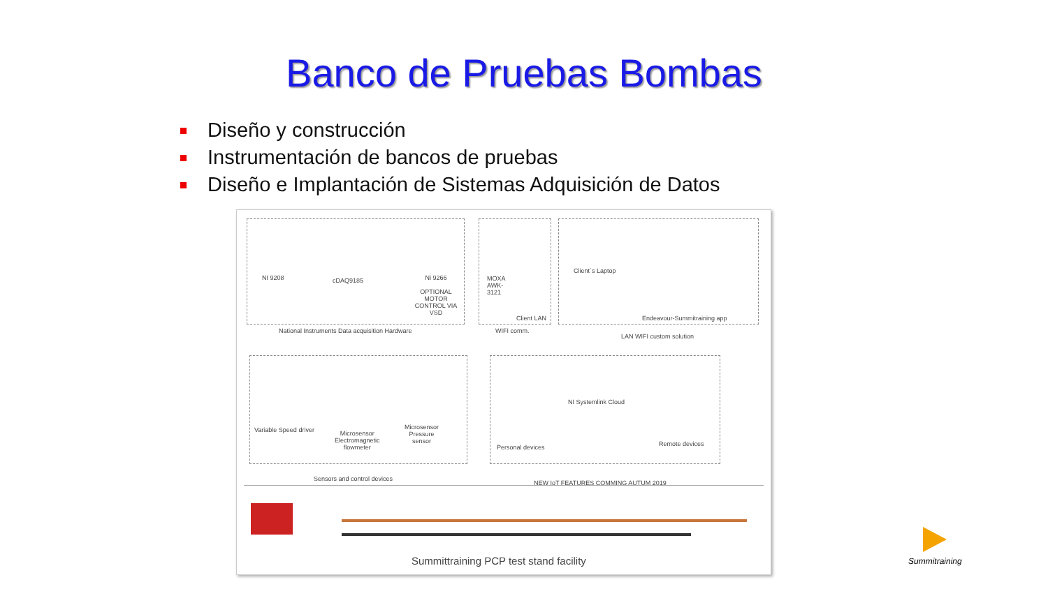Banco de Pruebas Bombas
Diseño y construcción
Instrumentación de bancos de pruebas
Diseño e Implantación de Sistemas Adquisición de Datos
NI 9208 cDAQ9185
Ni 9266
OPTIONAL MOTOR CONTROL VIA VSD
National Instruments Data acquisition Hardware
MOXA
AWK-
3121
Client LAN
WIFI comm.
Client´s Laptop
Endeavour-Summitraining app
LAN WIFI custom solution
Variable Speed driver
Microsensor
Electromagnetic
flowmeter
Microsensor
Pressure
sensor
Sensors and control devices
NI Systemlink Cloud
Personal devices Remote devices
NEW IoT FEATURES COMMING AUTUM 2019
Summittraining PCP test stand facility
Summitraining